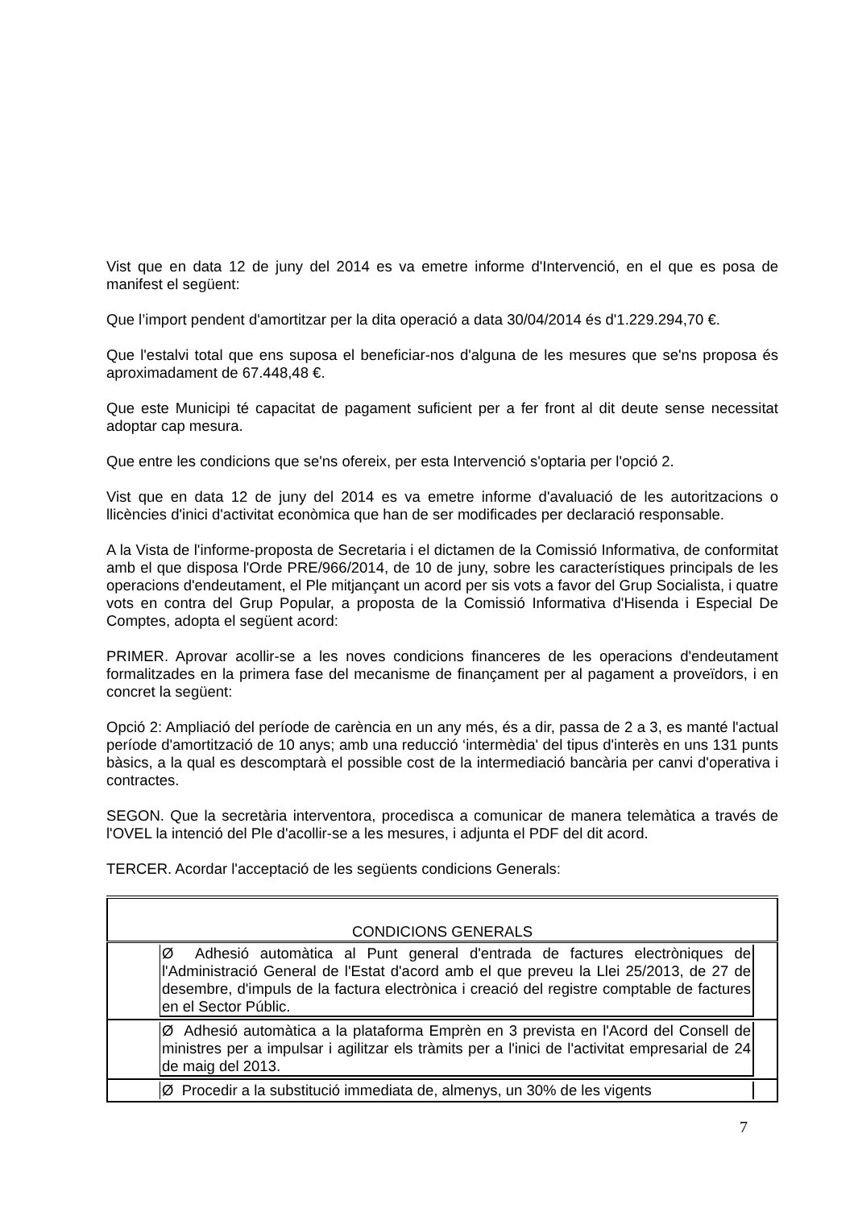Vist que en data 12 de juny del 2014 es va emetre informe d'Intervenció, en el que es posa de manifest el següent:
Que l’import pendent d'amortitzar per la dita operació a data 30/04/2014 és d'1.229.294,70 €.
Que l'estalvi total que ens suposa el beneficiar-nos d'alguna de les mesures que se'ns proposa és aproximadament de 67.448,48 €.
Que este Municipi té capacitat de pagament suficient per a fer front al dit deute sense necessitat adoptar cap mesura.
Que entre les condicions que se'ns ofereix, per esta Intervenció s'optaria per l'opció 2.
Vist que en data 12 de juny del 2014 es va emetre informe d'avaluació de les autoritzacions o llicències d'inici d'activitat econòmica que han de ser modificades per declaració responsable.
A la Vista de l'informe-proposta de Secretaria i el dictamen de la Comissió Informativa, de conformitat amb el que disposa l'Orde PRE/966/2014, de 10 de juny, sobre les característiques principals de les operacions d'endeutament, el Ple mitjançant un acord per sis vots a favor del Grup Socialista, i quatre vots en contra del Grup Popular, a proposta de la Comissió Informativa d'Hisenda i Especial De Comptes, adopta el següent acord:
PRIMER. Aprovar acollir-se a les noves condicions financeres de les operacions d'endeutament formalitzades en la primera fase del mecanisme de finançament per al pagament a proveïdors, i en concret la següent:
Opció 2: Ampliació del període de carència en un any més, és a dir, passa de 2 a 3, es manté l'actual període d'amortització de 10 anys; amb una reducció ‘intermèdia' del tipus d'interès en uns 131 punts bàsics, a la qual es descomptarà el possible cost de la intermediació bancària per canvi d'operativa i contractes.
SEGON. Que la secretària interventora, procedisca a comunicar de manera telemàtica a través de l'OVEL la intenció del Ple d'acollir-se a les mesures, i adjunta el PDF del dit acord.
TERCER. Acordar l'acceptació de les següents condicions Generals:
| CONDICIONS GENERALS |
| Ø Adhesió automàtica al Punt general d'entrada de factures electròniques de l'Administració General de l'Estat d'acord amb el que preveu la Llei 25/2013, de 27 de desembre, d'impuls de la factura electrònica i creació del registre comptable de factures en el Sector Públic. |
| Ø Adhesió automàtica a la plataforma Emprèn en 3 prevista en l'Acord del Consell de ministres per a impulsar i agilitzar els tràmits per a l'inici de l'activitat empresarial de 24 de maig del 2013. |
| Ø Procedir a la substitució immediata de, almenys, un 30% de les vigents |
7